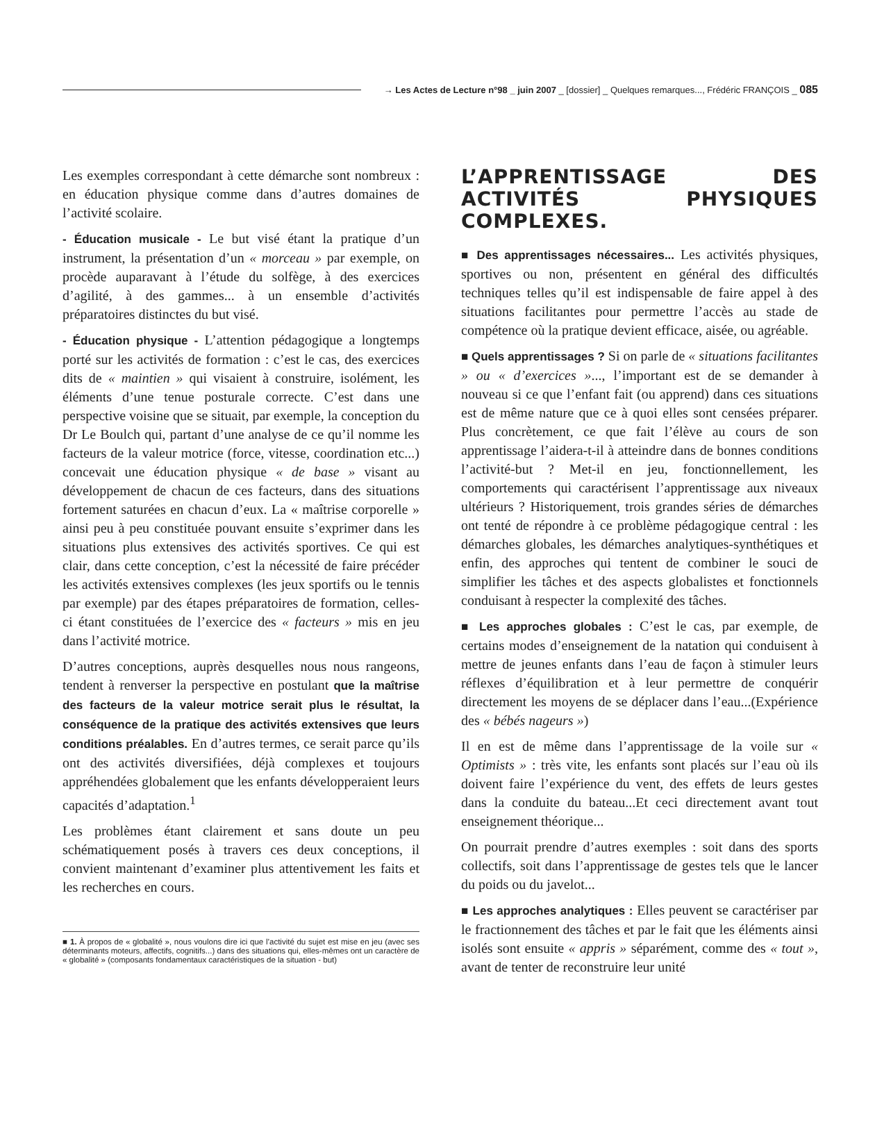→ Les Actes de Lecture n°98 _ juin 2007 _ [dossier] _ Quelques remarques..., Frédéric FRANÇOIS _ 085
Les exemples correspondant à cette démarche sont nombreux : en éducation physique comme dans d’autres domaines de l’activité scolaire.
- Éducation musicale - Le but visé étant la pratique d’un instrument, la présentation d’un « morceau » par exemple, on procède auparavant à l’étude du solfège, à des exercices d’agilité, à des gammes... à un ensemble d’activités préparatoires distinctes du but visé.
- Éducation physique - L’attention pédagogique a longtemps porté sur les activités de formation : c’est le cas, des exercices dits de « maintien » qui visaient à construire, isolément, les éléments d’une tenue posturale correcte. C’est dans une perspective voisine que se situait, par exemple, la conception du Dr Le Boulch qui, partant d’une analyse de ce qu’il nomme les facteurs de la valeur motrice (force, vitesse, coordination etc...) concevait une éducation physique « de base » visant au développement de chacun de ces facteurs, dans des situations fortement saturées en chacun d’eux. La « maîtrise corporelle » ainsi peu à peu constituée pouvant ensuite s’exprimer dans les situations plus extensives des activités sportives. Ce qui est clair, dans cette conception, c’est la nécessité de faire précéder les activités extensives complexes (les jeux sportifs ou le tennis par exemple) par des étapes préparatoires de formation, celles-ci étant constituées de l’exercice des « facteurs » mis en jeu dans l’activité motrice.
D’autres conceptions, auprès desquelles nous nous rangeons, tendent à renverser la perspective en postulant que la maîtrise des facteurs de la valeur motrice serait plus le résultat, la conséquence de la pratique des activités extensives que leurs conditions préalables. En d’autres termes, ce serait parce qu’ils ont des activités diversifiées, déjà complexes et toujours appréhendées globalement que les enfants développeraient leurs capacités d’adaptation.<sup>1</sup>
Les problèmes étant clairement et sans doute un peu schématiquement posés à travers ces deux conceptions, il convient maintenant d’examiner plus attentivement les faits et les recherches en cours.
■ 1. À propos de « globalité », nous voulons dire ici que l’activité du sujet est mise en jeu (avec ses déterminants moteurs, affectifs, cognitifs...) dans des situations qui, elles-mêmes ont un caractère de « globalité » (composants fondamentaux caractéristiques de la situation - but)
L’APPRENTISSAGE DES ACTIVITÉS PHYSIQUES COMPLEXES.
■ Des apprentissages nécessaires... Les activités physiques, sportives ou non, présentent en général des difficultés techniques telles qu’il est indispensable de faire appel à des situations facilitantes pour permettre l’accès au stade de compétence où la pratique devient efficace, aisée, ou agréable.
■ Quels apprentissages ? Si on parle de « situations facilitantes » ou « d’exercices »..., l’important est de se demander à nouveau si ce que l’enfant fait (ou apprend) dans ces situations est de même nature que ce à quoi elles sont censées préparer. Plus concrètement, ce que fait l’élève au cours de son apprentissage l’aidera-t-il à atteindre dans de bonnes conditions l’activité-but ? Met-il en jeu, fonctionnellement, les comportements qui caractérisent l’apprentissage aux niveaux ultérieurs ? Historiquement, trois grandes séries de démarches ont tenté de répondre à ce problème pédagogique central : les démarches globales, les démarches analytiques-synthétiques et enfin, des approches qui tentent de combiner le souci de simplifier les tâches et des aspects globalistes et fonctionnels conduisant à respecter la complexité des tâches.
■ Les approches globales : C’est le cas, par exemple, de certains modes d’enseignement de la natation qui conduisent à mettre de jeunes enfants dans l’eau de façon à stimuler leurs réflexes d’équilibration et à leur permettre de conquérir directement les moyens de se déplacer dans l’eau...(Expérience des « bébés nageurs »)
Il en est de même dans l’apprentissage de la voile sur « Optimists » : très vite, les enfants sont placés sur l’eau où ils doivent faire l’expérience du vent, des effets de leurs gestes dans la conduite du bateau...Et ceci directement avant tout enseignement théorique...
On pourrait prendre d’autres exemples : soit dans des sports collectifs, soit dans l’apprentissage de gestes tels que le lancer du poids ou du javelot...
■ Les approches analytiques : Elles peuvent se caractériser par le fractionnement des tâches et par le fait que les éléments ainsi isolés sont ensuite « appris » séparément, comme des « tout », avant de tenter de reconstruire leur unité